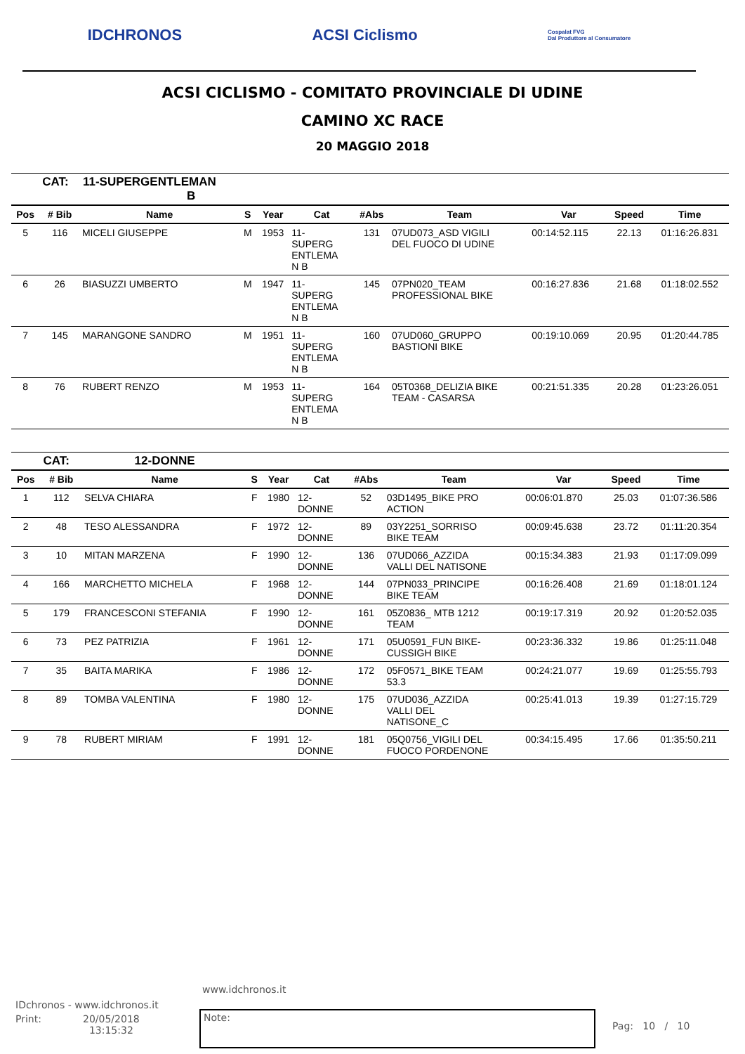IDCHRONOS ACSI Ciclismo Cospalat FVG
Dal Produttore al Consumatore
ACSI CICLISMO - COMITATO PROVINCIALE DI UDINE
CAMINO XC RACE
20 MAGGIO 2018
| | CAT: | 11-SUPERGENTLEMAN B | | | | | | | | |
| Pos | # Bib | Name | S | Year | Cat | #Abs | Team | Var | Speed | Time |
| 5 | 116 | MICELI GIUSEPPE | M | 1953 | 11- SUPERG ENTLEMA N B | 131 | 07UD073_ASD VIGILI DEL FUOCO DI UDINE | 00:14:52.115 | 22.13 | 01:16:26.831 |
| 6 | 26 | BIASUZZI UMBERTO | M | 1947 | 11- SUPERG ENTLEMA N B | 145 | 07PN020_TEAM PROFESSIONAL BIKE | 00:16:27.836 | 21.68 | 01:18:02.552 |
| 7 | 145 | MARANGONE SANDRO | M | 1951 | 11- SUPERG ENTLEMA N B | 160 | 07UD060_GRUPPO BASTIONI BIKE | 00:19:10.069 | 20.95 | 01:20:44.785 |
| 8 | 76 | RUBERT RENZO | M | 1953 | 11- SUPERG ENTLEMA N B | 164 | 05T0368_DELIZIA BIKE TEAM - CASARSA | 00:21:51.335 | 20.28 | 01:23:26.051 |
| | CAT: | 12-DONNE | | | | | | | | |
| Pos | # Bib | Name | S | Year | Cat | #Abs | Team | Var | Speed | Time |
| 1 | 112 | SELVA CHIARA | F | 1980 | 12- DONNE | 52 | 03D1495_BIKE PRO ACTION | 00:06:01.870 | 25.03 | 01:07:36.586 |
| 2 | 48 | TESO ALESSANDRA | F | 1972 | 12- DONNE | 89 | 03Y2251_SORRISO BIKE TEAM | 00:09:45.638 | 23.72 | 01:11:20.354 |
| 3 | 10 | MITAN MARZENA | F | 1990 | 12- DONNE | 136 | 07UD066_AZZIDA VALLI DEL NATISONE | 00:15:34.383 | 21.93 | 01:17:09.099 |
| 4 | 166 | MARCHETTO MICHELA | F | 1968 | 12- DONNE | 144 | 07PN033_PRINCIPE BIKE TEAM | 00:16:26.408 | 21.69 | 01:18:01.124 |
| 5 | 179 | FRANCESCONI STEFANIA | F | 1990 | 12- DONNE | 161 | 05Z0836_ MTB 1212 TEAM | 00:19:17.319 | 20.92 | 01:20:52.035 |
| 6 | 73 | PEZ PATRIZIA | F | 1961 | 12- DONNE | 171 | 05U0591_FUN BIKE- CUSSIGH BIKE | 00:23:36.332 | 19.86 | 01:25:11.048 |
| 7 | 35 | BAITA MARIKA | F | 1986 | 12- DONNE | 172 | 05F0571_BIKE TEAM 53.3 | 00:24:21.077 | 19.69 | 01:25:55.793 |
| 8 | 89 | TOMBA VALENTINA | F | 1980 | 12- DONNE | 175 | 07UD036_AZZIDA VALLI DEL NATISONE_C | 00:25:41.013 | 19.39 | 01:27:15.729 |
| 9 | 78 | RUBERT MIRIAM | F | 1991 | 12- DONNE | 181 | 05Q0756_VIGILI DEL FUOCO PORDENONE | 00:34:15.495 | 17.66 | 01:35:50.211 |
www.idchronos.it
IDchronos - www.idchronos.it
Print: 20/05/2018
13:15:32
Note:
Pag: 10 / 10